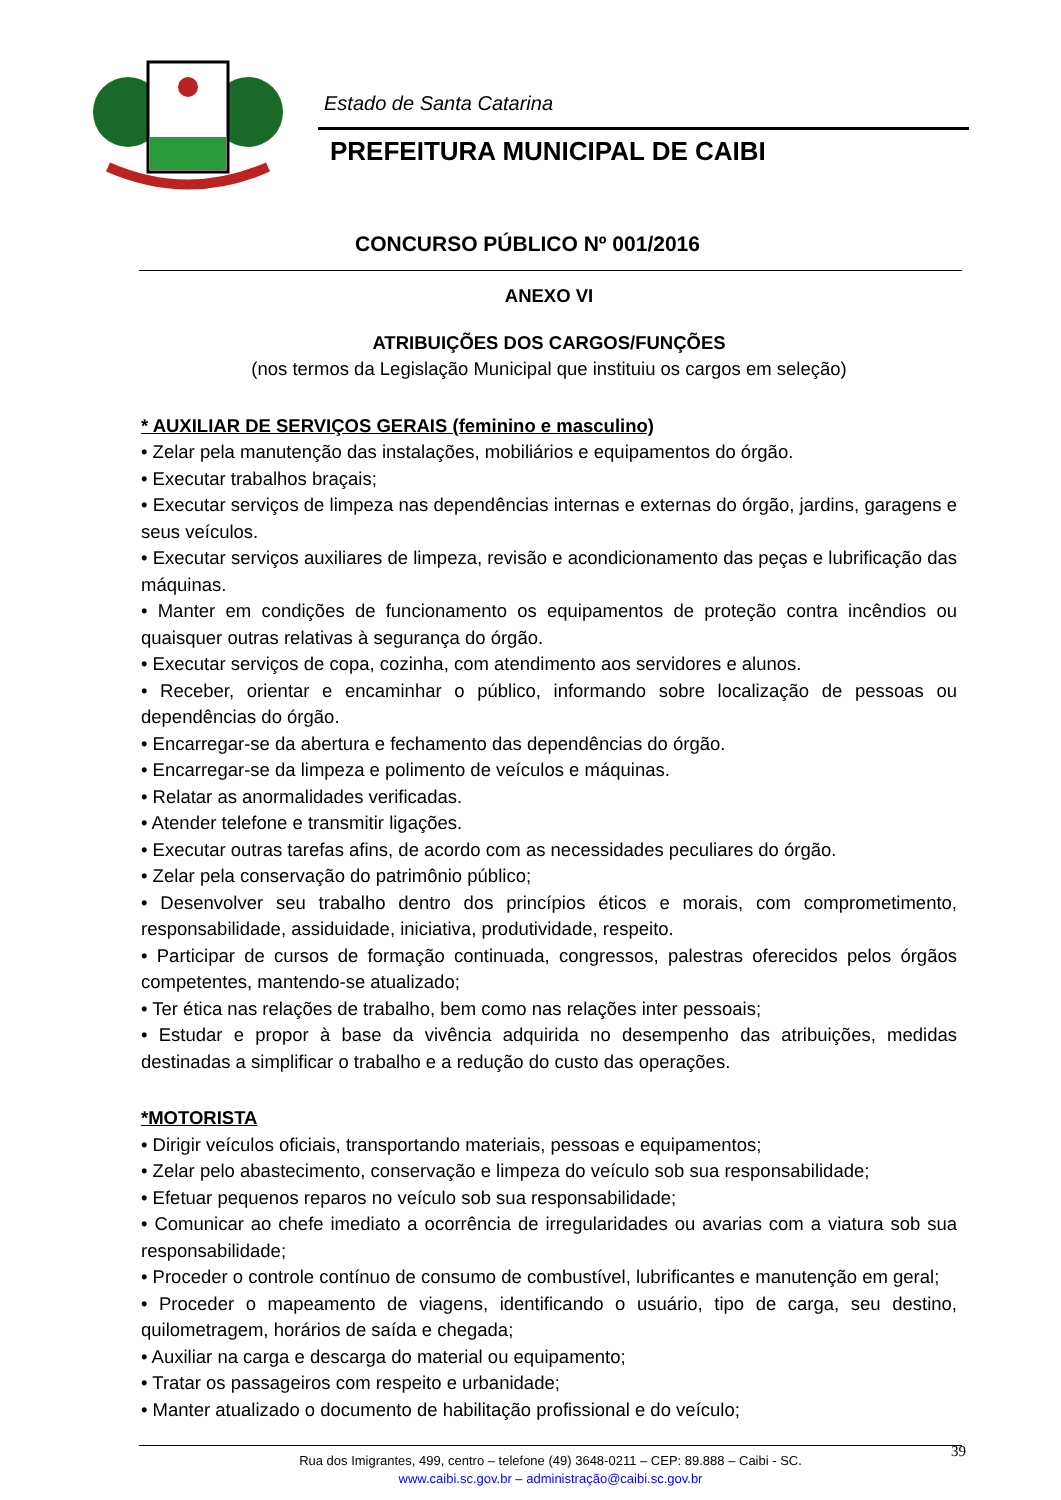Estado de Santa Catarina
PREFEITURA MUNICIPAL DE CAIBI
CONCURSO PÚBLICO Nº 001/2016
ANEXO VI
ATRIBUIÇÕES DOS CARGOS/FUNÇÕES
(nos termos da Legislação Municipal que instituiu os cargos em seleção)
* AUXILIAR DE SERVIÇOS GERAIS (feminino e masculino)
• Zelar pela manutenção das instalações, mobiliários e equipamentos do órgão.
• Executar trabalhos braçais;
• Executar serviços de limpeza nas dependências internas e externas do órgão, jardins, garagens e seus veículos.
• Executar serviços auxiliares de limpeza, revisão e acondicionamento das peças e lubrificação das máquinas.
• Manter em condições de funcionamento os equipamentos de proteção contra incêndios ou quaisquer outras relativas à segurança do órgão.
• Executar serviços de copa, cozinha, com atendimento aos servidores e alunos.
• Receber, orientar e encaminhar o público, informando sobre localização de pessoas ou dependências do órgão.
• Encarregar-se da abertura e fechamento das dependências do órgão.
• Encarregar-se da limpeza e polimento de veículos e máquinas.
• Relatar as anormalidades verificadas.
• Atender telefone e transmitir ligações.
• Executar outras tarefas afins, de acordo com as necessidades peculiares do órgão.
• Zelar pela conservação do patrimônio público;
• Desenvolver seu trabalho dentro dos princípios éticos e morais, com comprometimento, responsabilidade, assiduidade, iniciativa, produtividade, respeito.
• Participar de cursos de formação continuada, congressos, palestras oferecidos pelos órgãos competentes, mantendo-se atualizado;
• Ter ética nas relações de trabalho, bem como nas relações inter pessoais;
• Estudar e propor à base da vivência adquirida no desempenho das atribuições, medidas destinadas a simplificar o trabalho e a redução do custo das operações.
*MOTORISTA
• Dirigir veículos oficiais, transportando materiais, pessoas e equipamentos;
• Zelar pelo abastecimento, conservação e limpeza do veículo sob sua responsabilidade;
• Efetuar pequenos reparos no veículo sob sua responsabilidade;
• Comunicar ao chefe imediato a ocorrência de irregularidades ou avarias com a viatura sob sua responsabilidade;
• Proceder o controle contínuo de consumo de combustível, lubrificantes e manutenção em geral;
• Proceder o mapeamento de viagens, identificando o usuário, tipo de carga, seu destino, quilometragem, horários de saída e chegada;
• Auxiliar na carga e descarga do material ou equipamento;
• Tratar os passageiros com respeito e urbanidade;
• Manter atualizado o documento de habilitação profissional e do veículo;
Rua dos Imigrantes, 499, centro – telefone (49) 3648-0211 – CEP: 89.888 – Caibi - SC.
www.caibi.sc.gov.br – administração@caibi.sc.gov.br
39